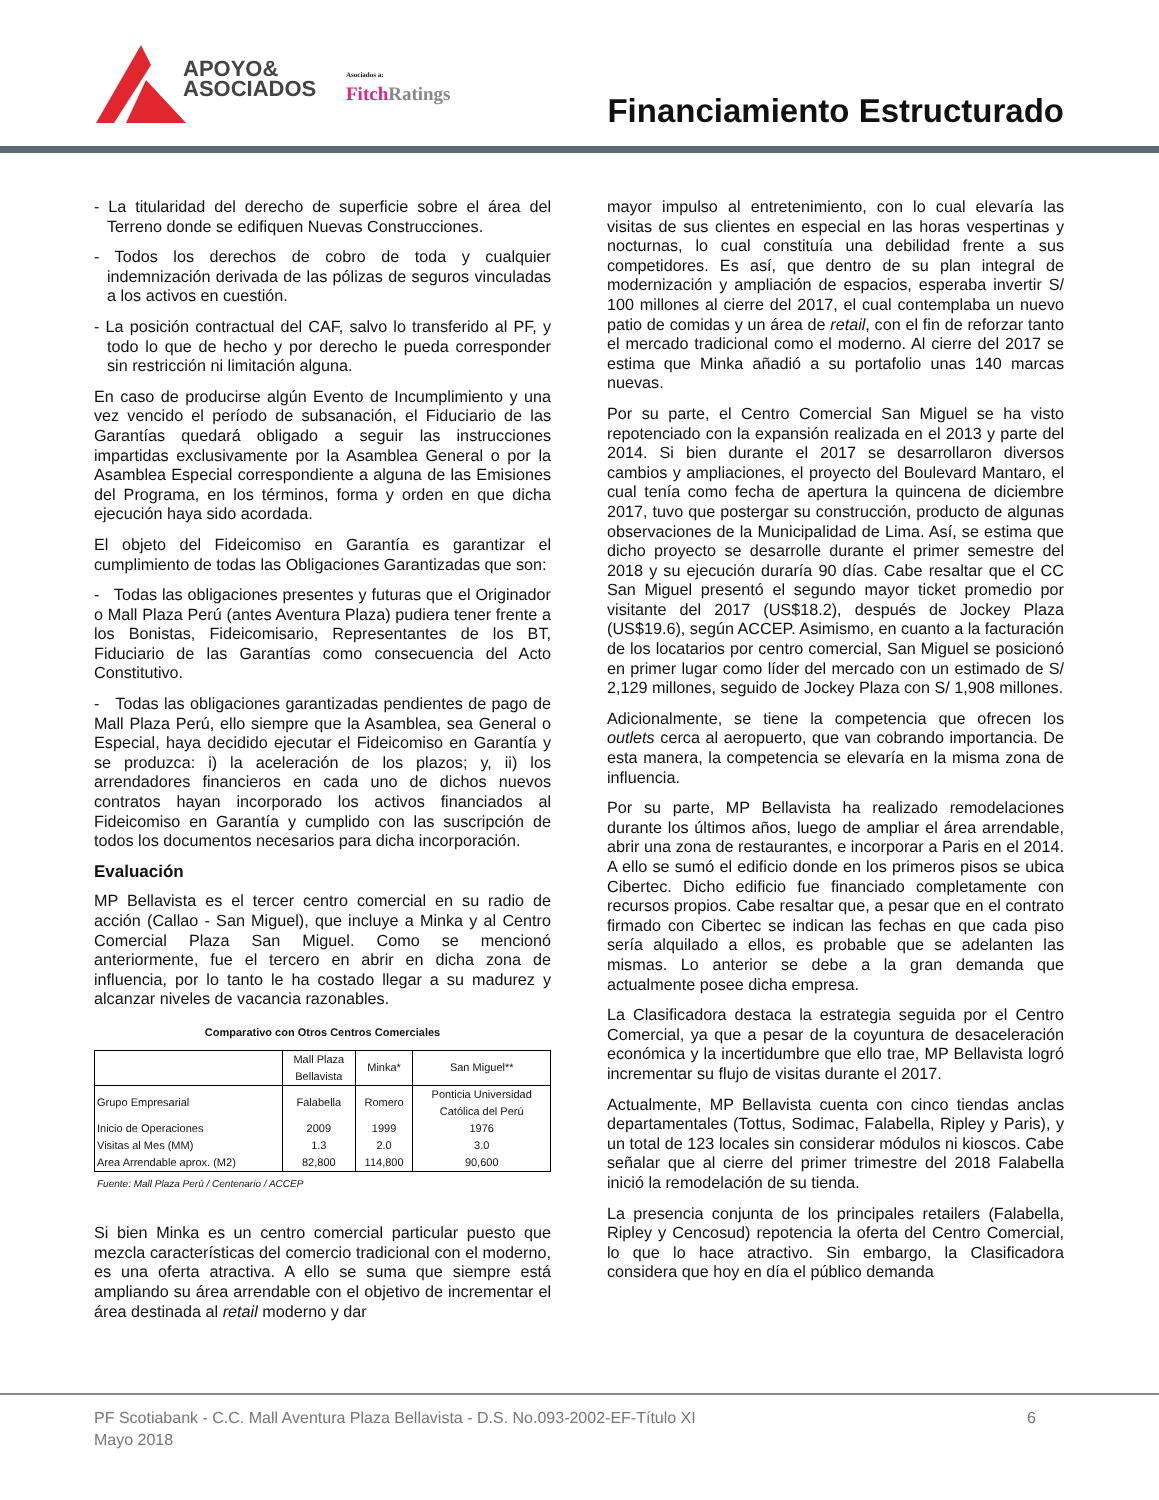APOYO&
ASOCIADOS
Asociados a:
Fitch Ratings
Financiamiento Estructurado
- La titularidad del derecho de superficie sobre el área del Terreno donde se edifiquen Nuevas Construcciones.
- Todos los derechos de cobro de toda y cualquier indemnización derivada de las pólizas de seguros vinculadas a los activos en cuestión.
- La posición contractual del CAF, salvo lo transferido al PF, y todo lo que de hecho y por derecho le pueda corresponder sin restricción ni limitación alguna.
En caso de producirse algún Evento de Incumplimiento y una vez vencido el período de subsanación, el Fiduciario de las Garantías quedará obligado a seguir las instrucciones impartidas exclusivamente por la Asamblea General o por la Asamblea Especial correspondiente a alguna de las Emisiones del Programa, en los términos, forma y orden en que dicha ejecución haya sido acordada.
El objeto del Fideicomiso en Garantía es garantizar el cumplimiento de todas las Obligaciones Garantizadas que son:
- Todas las obligaciones presentes y futuras que el Originador o Mall Plaza Perú (antes Aventura Plaza) pudiera tener frente a los Bonistas, Fideicomisario, Representantes de los BT, Fiduciario de las Garantías como consecuencia del Acto Constitutivo.
- Todas las obligaciones garantizadas pendientes de pago de Mall Plaza Perú, ello siempre que la Asamblea, sea General o Especial, haya decidido ejecutar el Fideicomiso en Garantía y se produzca: i) la aceleración de los plazos; y, ii) los arrendadores financieros en cada uno de dichos nuevos contratos hayan incorporado los activos financiados al Fideicomiso en Garantía y cumplido con las suscripción de todos los documentos necesarios para dicha incorporación.
Evaluación
MP Bellavista es el tercer centro comercial en su radio de acción (Callao - San Miguel), que incluye a Minka y al Centro Comercial Plaza San Miguel. Como se mencionó anteriormente, fue el tercero en abrir en dicha zona de influencia, por lo tanto le ha costado llegar a su madurez y alcanzar niveles de vacancia razonables.
Comparativo con Otros Centros Comerciales
| | Mall Plaza Bellavista | Minka* | San Miguel** |
| --- | --- | --- | --- |
| Grupo Empresarial | Falabella | Romero | Ponticia Universidad Católica del Perú |
| Inicio de Operaciones | 2009 | 1999 | 1976 |
| Visitas al Mes (MM) | 1.3 | 2.0 | 3.0 |
| Area Arrendable aprox. (M2) | 82,800 | 114,800 | 90,600 |
Fuente: Mall Plaza Perú / Centenario / ACCEP
Si bien Minka es un centro comercial particular puesto que mezcla características del comercio tradicional con el moderno, es una oferta atractiva. A ello se suma que siempre está ampliando su área arrendable con el objetivo de incrementar el área destinada al retail moderno y dar
mayor impulso al entretenimiento, con lo cual elevaría las visitas de sus clientes en especial en las horas vespertinas y nocturnas, lo cual constituía una debilidad frente a sus competidores. Es así, que dentro de su plan integral de modernización y ampliación de espacios, esperaba invertir S/ 100 millones al cierre del 2017, el cual contemplaba un nuevo patio de comidas y un área de retail, con el fin de reforzar tanto el mercado tradicional como el moderno. Al cierre del 2017 se estima que Minka añadió a su portafolio unas 140 marcas nuevas.
Por su parte, el Centro Comercial San Miguel se ha visto repotenciado con la expansión realizada en el 2013 y parte del 2014. Si bien durante el 2017 se desarrollaron diversos cambios y ampliaciones, el proyecto del Boulevard Mantaro, el cual tenía como fecha de apertura la quincena de diciembre 2017, tuvo que postergar su construcción, producto de algunas observaciones de la Municipalidad de Lima. Así, se estima que dicho proyecto se desarrolle durante el primer semestre del 2018 y su ejecución duraría 90 días. Cabe resaltar que el CC San Miguel presentó el segundo mayor ticket promedio por visitante del 2017 (US$18.2), después de Jockey Plaza (US$19.6), según ACCEP. Asimismo, en cuanto a la facturación de los locatarios por centro comercial, San Miguel se posicionó en primer lugar como líder del mercado con un estimado de S/ 2,129 millones, seguido de Jockey Plaza con S/ 1,908 millones.
Adicionalmente, se tiene la competencia que ofrecen los outlets cerca al aeropuerto, que van cobrando importancia. De esta manera, la competencia se elevaría en la misma zona de influencia.
Por su parte, MP Bellavista ha realizado remodelaciones durante los últimos años, luego de ampliar el área arrendable, abrir una zona de restaurantes, e incorporar a Paris en el 2014. A ello se sumó el edificio donde en los primeros pisos se ubica Cibertec. Dicho edificio fue financiado completamente con recursos propios. Cabe resaltar que, a pesar que en el contrato firmado con Cibertec se indican las fechas en que cada piso sería alquilado a ellos, es probable que se adelanten las mismas. Lo anterior se debe a la gran demanda que actualmente posee dicha empresa.
La Clasificadora destaca la estrategia seguida por el Centro Comercial, ya que a pesar de la coyuntura de desaceleración económica y la incertidumbre que ello trae, MP Bellavista logró incrementar su flujo de visitas durante el 2017.
Actualmente, MP Bellavista cuenta con cinco tiendas anclas departamentales (Tottus, Sodimac, Falabella, Ripley y Paris), y un total de 123 locales sin considerar módulos ni kioscos. Cabe señalar que al cierre del primer trimestre del 2018 Falabella inició la remodelación de su tienda.
La presencia conjunta de los principales retailers (Falabella, Ripley y Cencosud) repotencia la oferta del Centro Comercial, lo que lo hace atractivo. Sin embargo, la Clasificadora considera que hoy en día el público demanda
PF Scotiabank - C.C. Mall Aventura Plaza Bellavista - D.S. No.093-2002-EF-Título XI 6
Mayo 2018